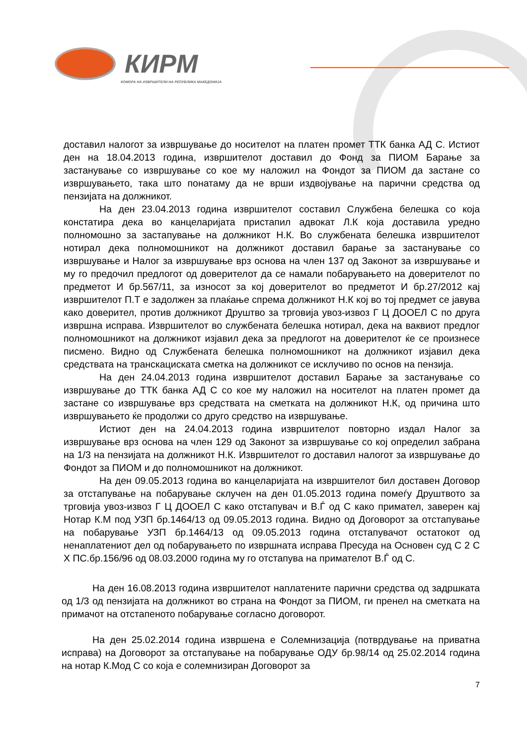КИРМ
КОМОРА НА ИЗВРШИТЕЛИ НА РЕПУБЛИКА МАКЕДОНИЈА
доставил налогот за извршување до носителот на платен промет ТТК банка АД С. Истиот ден на 18.04.2013 година, извршителот доставил до Фонд за ПИОМ Барање за застанување со извршување со кое му наложил на Фондот за ПИОМ да застане со извршувањето, така што понатаму да не врши издвојување на парични средства од пензијата на должникот.
На ден 23.04.2013 година извршителот составил Службена белешка со која констатира дека во канцеларијата пристапил адвокат Л.К која доставила уредно полномошно за застапување на должникот Н.К. Во службената белешка извршителот нотирал дека полномошникот на должникот доставил барање за застанување со извршување и Налог за извршување врз основа на член 137 од Законот за извршување и му го предочил предлогот од доверителот да се намали побарувањето на доверителот по предметот И бр.567/11, за износот за кој доверителот во предметот И бр.27/2012 кај извршителот П.Т е задолжен за плаќање спрема должникот Н.К кој во тој предмет се јавува како доверител, против должникот Друштво за трговија увоз-извоз Г Ц ДООЕЛ С по друга извршна исправа. Извршителот во службената белешка нотирал, дека на ваквиот предлог полномошникот на должникот изјавил дека за предлогот на доверителот ќе се произнесе писмено. Видно од Службената белешка полномошникот на должникот изјавил дека средствата на транскациската сметка на должникот се исклучиво по основ на пензија.
На ден 24.04.2013 година извршителот доставил Барање за застанување со извршување до ТТК банка АД С со кое му наложил на носителот на платен промет да застане со извршување врз средствата на сметката на должникот Н.К, од причина што извршувањето ќе продолжи со друго средство на извршување.
Истиот ден на 24.04.2013 година извршителот повторно издал Налог за извршување врз основа на член 129 од Законот за извршување со кој определил забрана на 1/3 на пензијата на должникот Н.К. Извршителот го доставил налогот за извршување до Фондот за ПИОМ и до полномошникот на должникот.
На ден 09.05.2013 година во канцеларијата на извршителот бил доставен Договор за отстапување на побарување склучен на ден 01.05.2013 година помеѓу Друштвото за трговија увоз-извоз Г Ц ДООЕЛ С како отстапувач и В.Ѓ од С како примател, заверен кај Нотар К.М под УЗП бр.1464/13 од 09.05.2013 година. Видно од Договорот за отстапување на побарување УЗП бр.1464/13 од 09.05.2013 година отстапувачот остатокот од ненаплатениот дел од побарувањето по извршната исправа Пресуда на Основен суд С 2 С Х ПС.бр.156/96 од 08.03.2000 година му го отстапува на примателот В.Ѓ од С.
На ден 16.08.2013 година извршителот наплатените парични средства од задршката од 1/3 од пензијата на должникот во страна на Фондот за ПИОМ, ги пренел на сметката на примачот на отстапеното побарување согласно договорот.
На ден 25.02.2014 година извршена е Солемнизација (потврдување на приватна исправа) на Договорот за отстапување на побарување ОДУ бр.98/14 од 25.02.2014 година на нотар К.Мод С со која е солемнизиран Договорот за
7